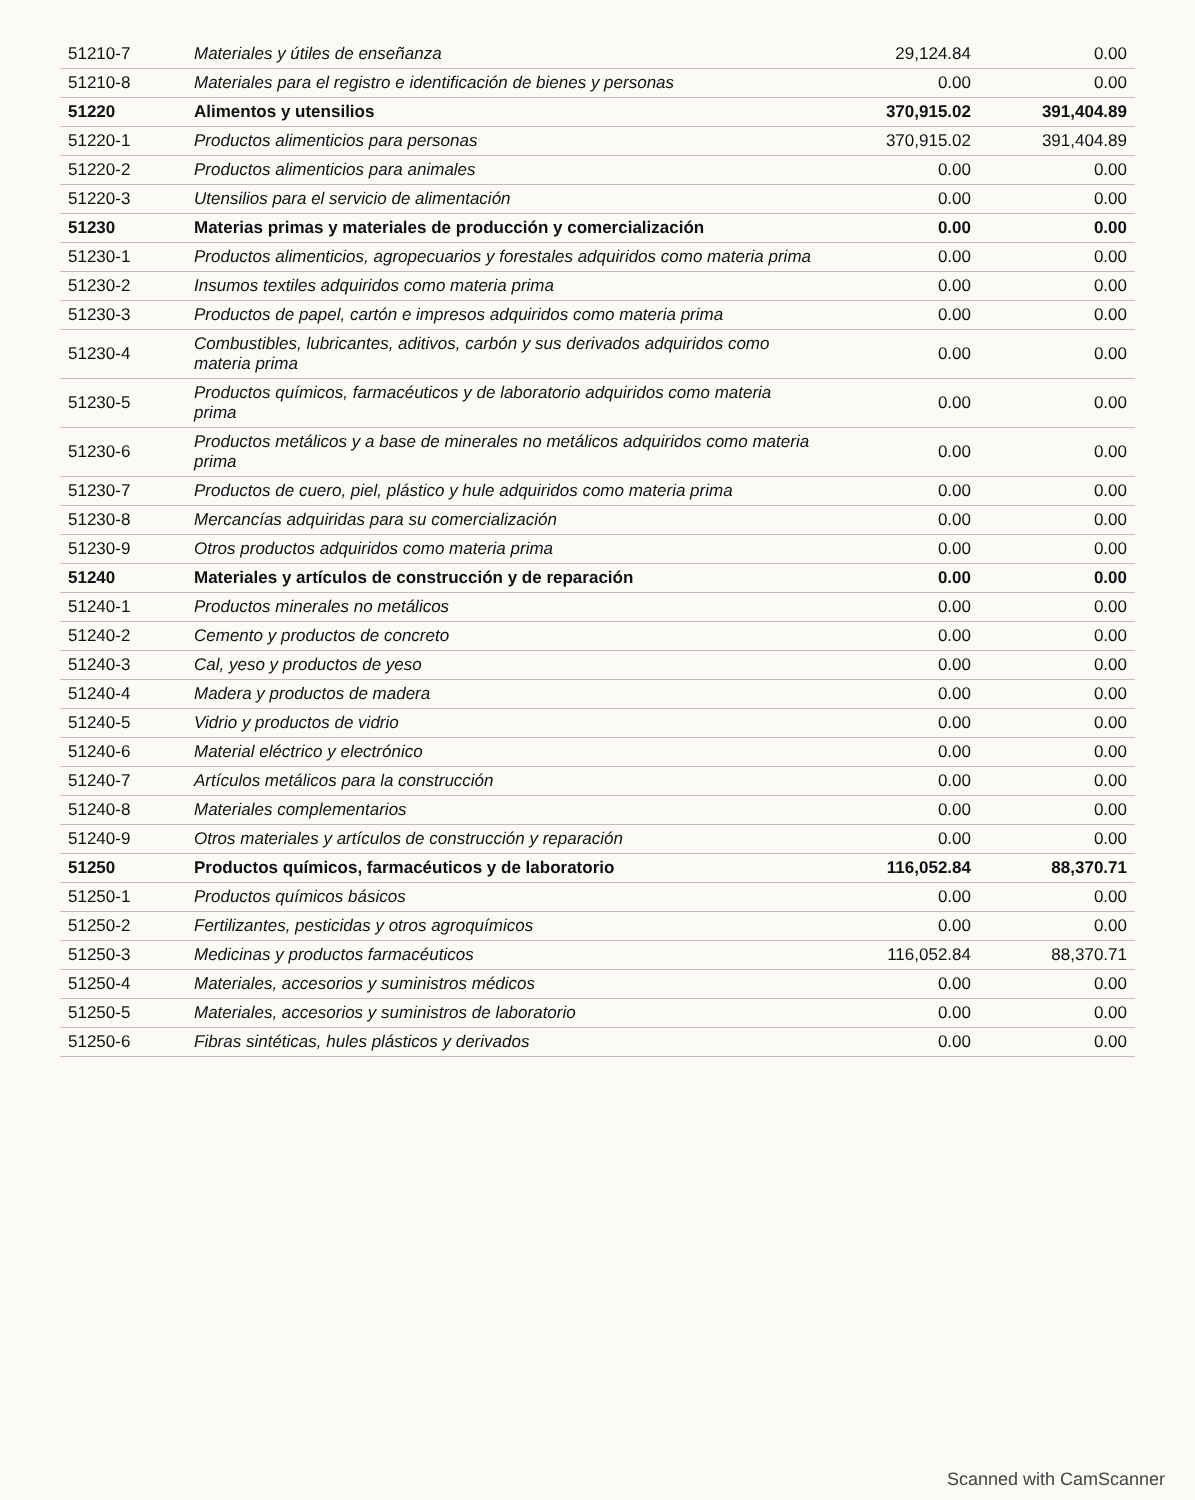| 51210-7 | Materiales y útiles de enseñanza | 29,124.84 | 0.00 |
| 51210-8 | Materiales para el registro e identificación de bienes y personas | 0.00 | 0.00 |
| 51220 | Alimentos y utensilios | 370,915.02 | 391,404.89 |
| 51220-1 | Productos alimenticios para personas | 370,915.02 | 391,404.89 |
| 51220-2 | Productos alimenticios para animales | 0.00 | 0.00 |
| 51220-3 | Utensilios para el servicio de alimentación | 0.00 | 0.00 |
| 51230 | Materias primas y materiales de producción y comercialización | 0.00 | 0.00 |
| 51230-1 | Productos alimenticios, agropecuarios y forestales adquiridos como materia prima | 0.00 | 0.00 |
| 51230-2 | Insumos textiles adquiridos como materia prima | 0.00 | 0.00 |
| 51230-3 | Productos de papel, cartón e impresos adquiridos como materia prima | 0.00 | 0.00 |
| 51230-4 | Combustibles, lubricantes, aditivos, carbón y sus derivados adquiridos como materia prima | 0.00 | 0.00 |
| 51230-5 | Productos químicos, farmacéuticos y de laboratorio adquiridos como materia prima | 0.00 | 0.00 |
| 51230-6 | Productos metálicos y a base de minerales no metálicos adquiridos como materia prima | 0.00 | 0.00 |
| 51230-7 | Productos de cuero, piel, plástico y hule adquiridos como materia prima | 0.00 | 0.00 |
| 51230-8 | Mercancías adquiridas para su comercialización | 0.00 | 0.00 |
| 51230-9 | Otros productos adquiridos como materia prima | 0.00 | 0.00 |
| 51240 | Materiales y artículos de construcción y de reparación | 0.00 | 0.00 |
| 51240-1 | Productos minerales no metálicos | 0.00 | 0.00 |
| 51240-2 | Cemento y productos de concreto | 0.00 | 0.00 |
| 51240-3 | Cal, yeso y productos de yeso | 0.00 | 0.00 |
| 51240-4 | Madera y productos de madera | 0.00 | 0.00 |
| 51240-5 | Vidrio y productos de vidrio | 0.00 | 0.00 |
| 51240-6 | Material eléctrico y electrónico | 0.00 | 0.00 |
| 51240-7 | Artículos metálicos para la construcción | 0.00 | 0.00 |
| 51240-8 | Materiales complementarios | 0.00 | 0.00 |
| 51240-9 | Otros materiales y artículos de construcción y reparación | 0.00 | 0.00 |
| 51250 | Productos químicos, farmacéuticos y de laboratorio | 116,052.84 | 88,370.71 |
| 51250-1 | Productos químicos básicos | 0.00 | 0.00 |
| 51250-2 | Fertilizantes, pesticidas y otros agroquímicos | 0.00 | 0.00 |
| 51250-3 | Medicinas y productos farmacéuticos | 116,052.84 | 88,370.71 |
| 51250-4 | Materiales, accesorios y suministros médicos | 0.00 | 0.00 |
| 51250-5 | Materiales, accesorios y suministros de laboratorio | 0.00 | 0.00 |
| 51250-6 | Fibras sintéticas, hules plásticos y derivados | 0.00 | 0.00 |
Scanned with CamScanner